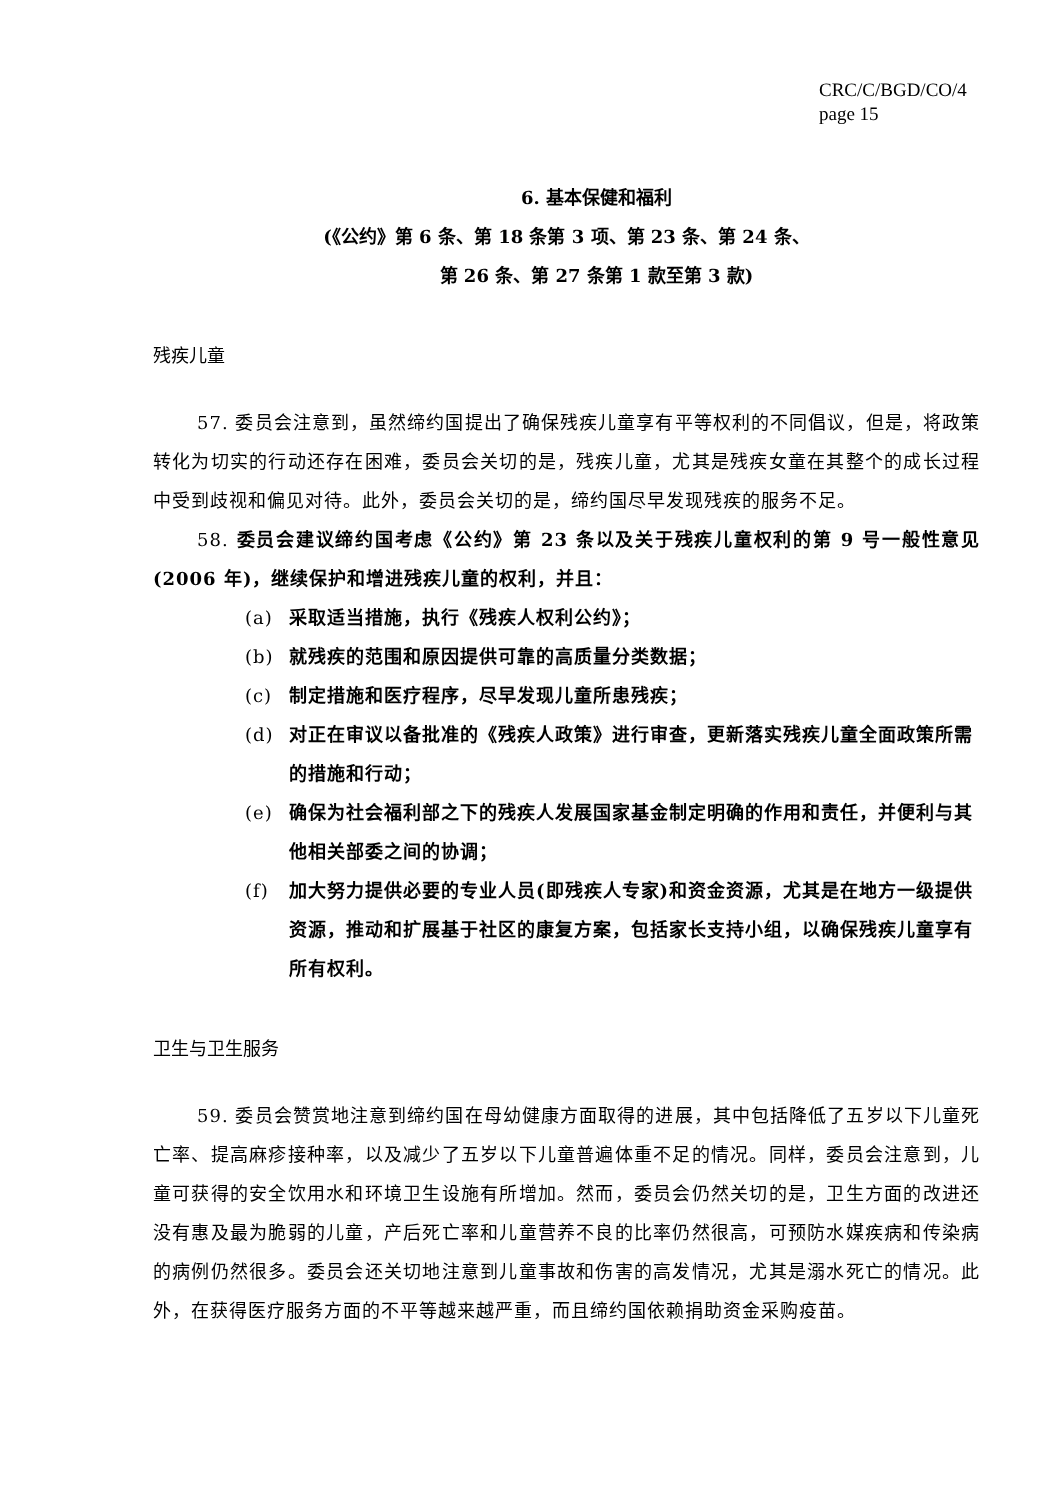CRC/C/BGD/CO/4
page 15
6. 基本保健和福利
(《公约》第 6 条、第 18 条第 3 项、第 23 条、第 24 条、
第 26 条、第 27 条第 1 款至第 3 款)
残疾儿童
57. 委员会注意到，虽然缔约国提出了确保残疾儿童享有平等权利的不同倡议，但是，将政策转化为切实的行动还存在困难，委员会关切的是，残疾儿童，尤其是残疾女童在其整个的成长过程中受到歧视和偏见对待。此外，委员会关切的是，缔约国尽早发现残疾的服务不足。
58. 委员会建议缔约国考虑《公约》第 23 条以及关于残疾儿童权利的第 9 号一般性意见(2006 年)，继续保护和增进残疾儿童的权利，并且：
(a) 采取适当措施，执行《残疾人权利公约》；
(b) 就残疾的范围和原因提供可靠的高质量分类数据；
(c) 制定措施和医疗程序，尽早发现儿童所患残疾；
(d) 对正在审议以备批准的《残疾人政策》进行审查，更新落实残疾儿童全面政策所需的措施和行动；
(e) 确保为社会福利部之下的残疾人发展国家基金制定明确的作用和责任，并便利与其他相关部委之间的协调；
(f) 加大努力提供必要的专业人员(即残疾人专家)和资金资源，尤其是在地方一级提供资源，推动和扩展基于社区的康复方案，包括家长支持小组，以确保残疾儿童享有所有权利。
卫生与卫生服务
59. 委员会赞赏地注意到缔约国在母幼健康方面取得的进展，其中包括降低了五岁以下儿童死亡率、提高麻疹接种率，以及减少了五岁以下儿童普遍体重不足的情况。同样，委员会注意到，儿童可获得的安全饮用水和环境卫生设施有所增加。然而，委员会仍然关切的是，卫生方面的改进还没有惠及最为脆弱的儿童，产后死亡率和儿童营养不良的比率仍然很高，可预防水媒疾病和传染病的病例仍然很多。委员会还关切地注意到儿童事故和伤害的高发情况，尤其是溺水死亡的情况。此外，在获得医疗服务方面的不平等越来越严重，而且缔约国依赖捐助资金采购疫苗。